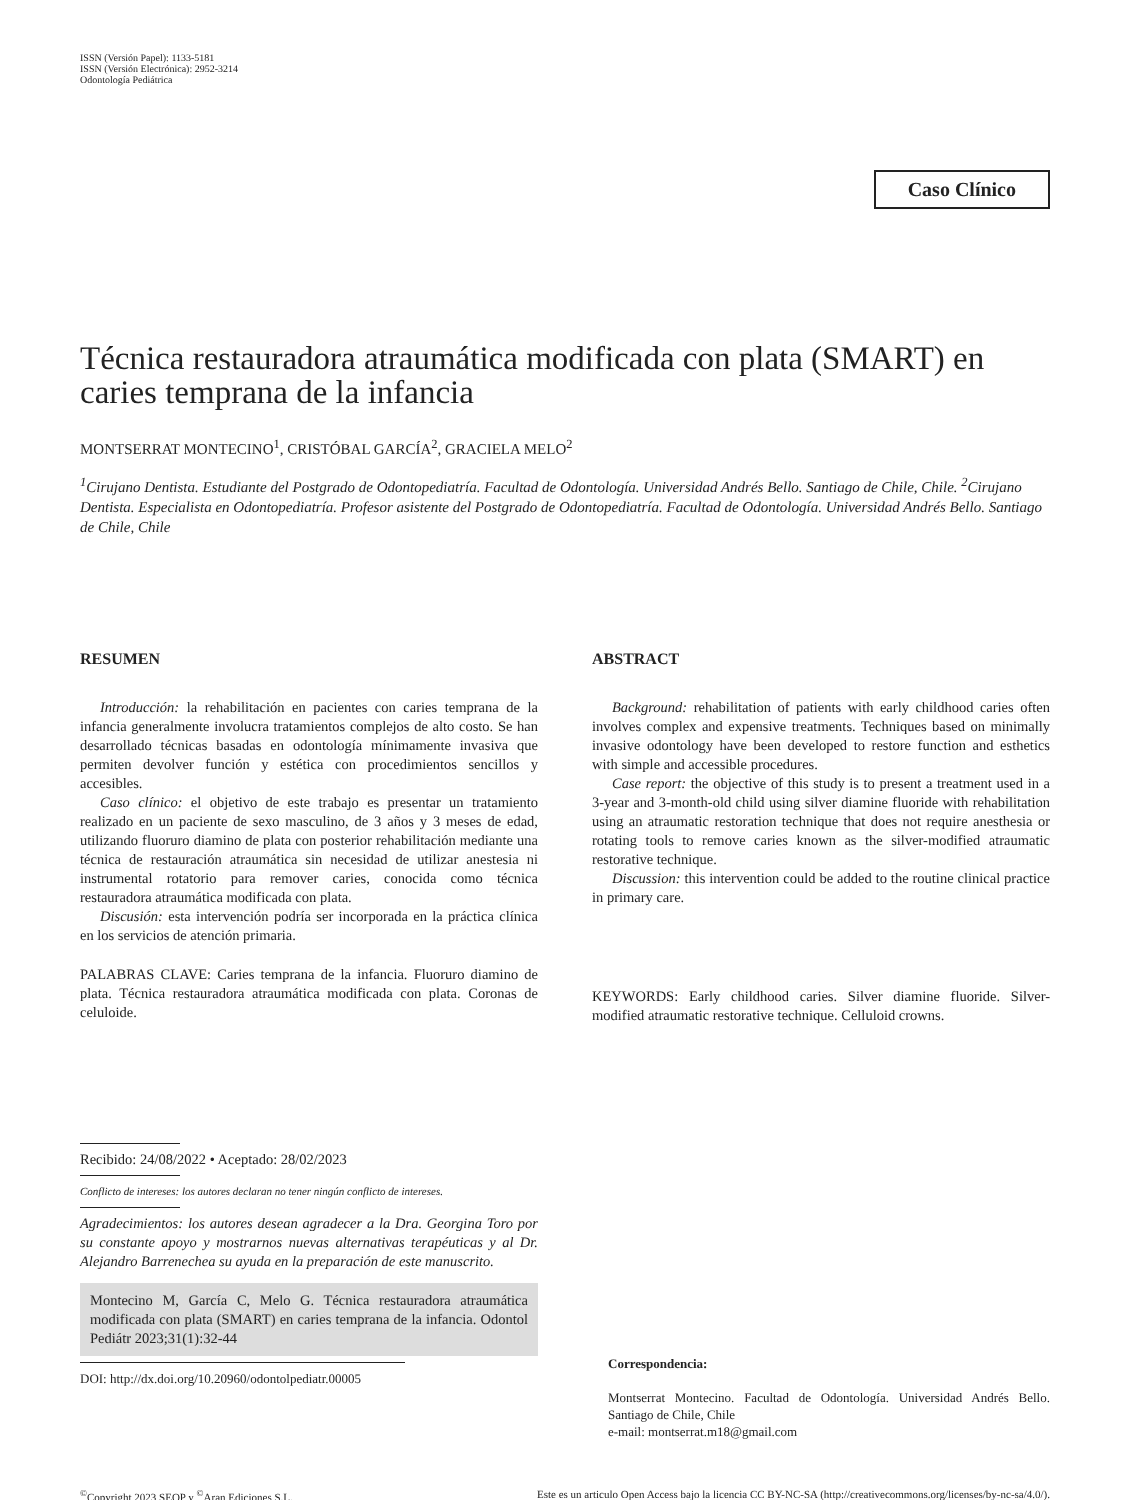ISSN (Versión Papel): 1133-5181
ISSN (Versión Electrónica): 2952-3214
Odontología Pediátrica
Caso Clínico
Técnica restauradora atraumática modificada con plata (SMART) en caries temprana de la infancia
MONTSERRAT MONTECINO<sup>1</sup>, CRISTÓBAL GARCÍA<sup>2</sup>, GRACIELA MELO<sup>2</sup>
<sup>1</sup> Cirujano Dentista. Estudiante del Postgrado de Odontopediatría. Facultad de Odontología. Universidad Andrés Bello. Santiago de Chile, Chile. <sup>2</sup>Cirujano Dentista. Especialista en Odontopediatría. Profesor asistente del Postgrado de Odontopediatría. Facultad de Odontología. Universidad Andrés Bello. Santiago de Chile, Chile
RESUMEN
Introducción: la rehabilitación en pacientes con caries temprana de la infancia generalmente involucra tratamientos complejos de alto costo. Se han desarrollado técnicas basadas en odontología mínimamente invasiva que permiten devolver función y estética con procedimientos sencillos y accesibles.
Caso clínico: el objetivo de este trabajo es presentar un tratamiento realizado en un paciente de sexo masculino, de 3 años y 3 meses de edad, utilizando fluoruro diamino de plata con posterior rehabilitación mediante una técnica de restauración atraumática sin necesidad de utilizar anestesia ni instrumental rotatorio para remover caries, conocida como técnica restauradora atraumática modificada con plata.
Discusión: esta intervención podría ser incorporada en la práctica clínica en los servicios de atención primaria.
PALABRAS CLAVE: Caries temprana de la infancia. Fluoruro diamino de plata. Técnica restauradora atraumática modificada con plata. Coronas de celuloide.
Recibido: 24/08/2022 • Aceptado: 28/02/2023
Conflicto de intereses: los autores declaran no tener ningún conflicto de intereses.
Agradecimientos: los autores desean agradecer a la Dra. Georgina Toro por su constante apoyo y mostrarnos nuevas alternativas terapéuticas y al Dr. Alejandro Barrenechea su ayuda en la preparación de este manuscrito.
Montecino M, García C, Melo G. Técnica restauradora atraumática modificada con plata (SMART) en caries temprana de la infancia. Odontol Pediátr 2023;31(1):32-44
DOI: http://dx.doi.org/10.20960/odontolpediatr.00005
ABSTRACT
Background: rehabilitation of patients with early childhood caries often involves complex and expensive treatments. Techniques based on minimally invasive odontology have been developed to restore function and esthetics with simple and accessible procedures.
Case report: the objective of this study is to present a treatment used in a 3-year and 3-month-old child using silver diamine fluoride with rehabilitation using an atraumatic restoration technique that does not require anesthesia or rotating tools to remove caries known as the silver-modified atraumatic restorative technique.
Discussion: this intervention could be added to the routine clinical practice in primary care.
KEYWORDS: Early childhood caries. Silver diamine fluoride. Silver-modified atraumatic restorative technique. Celluloid crowns.
Correspondencia:
Montserrat Montecino. Facultad de Odontología. Universidad Andrés Bello. Santiago de Chile, Chile
e-mail: montserrat.m18@gmail.com
<sup>©</sup>Copyright 2023 SEOP y <sup>©</sup>Aran Ediciones S.L. Este es un articulo Open Access bajo la licencia CC BY-NC-SA (http://creativecommons.org/licenses/by-nc-sa/4.0/).